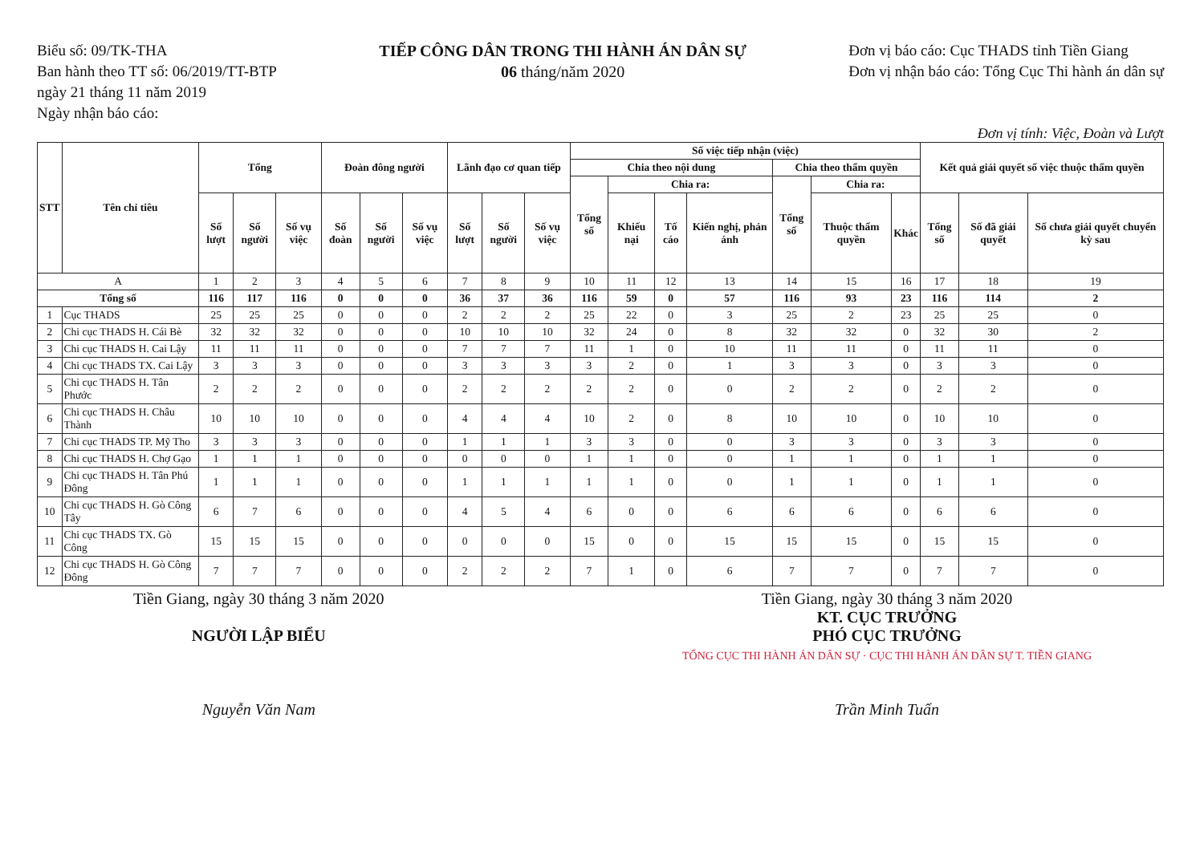Biểu số: 09/TK-THA
Ban hành theo TT số: 06/2019/TT-BTP
ngày 21 tháng 11 năm 2019
Ngày nhận báo cáo:
TIẾP CÔNG DÂN TRONG THI HÀNH ÁN DÂN SỰ
06 tháng/năm 2020
Đơn vị báo cáo: Cục THADS tỉnh Tiền Giang
Đơn vị nhận báo cáo: Tổng Cục Thi hành án dân sự
Đơn vị tính: Việc, Đoàn và Lượt
| STT | Tên chỉ tiêu | Tổng | | | Đoàn đông người | | | Lãnh đạo cơ quan tiếp | | | Số việc tiếp nhận (việc) | | | | | | | Kết quả giải quyết số việc thuộc thẩm quyền | | |
| --- | --- | --- | --- | --- | --- | --- | --- | --- | --- | --- | --- | --- | --- | --- | --- | --- | --- | --- | --- | --- |
| | | | | | | | | | | | Chia theo nội dung | | | | Chia theo thẩm quyền | | | | | |
| | | | | | | | | | | | Tổng số | Chia ra: | | | Tổng số | Chia ra: | | | | |
| | | Số lượt | Số người | Số vụ việc | Số đoàn | Số người | Số vụ việc | Số lượt | Số người | Số vụ việc | | Khiếu nại | Tố cáo | Kiến nghị, phản ánh | | Thuộc thẩm quyền | Khác | Tổng số | Số đã giải quyết | Số chưa giải quyết chuyển kỳ sau |
| A | | 1 | 2 | 3 | 4 | 5 | 6 | 7 | 8 | 9 | 10 | 11 | 12 | 13 | 14 | 15 | 16 | 17 | 18 | 19 |
| Tổng số | | 116 | 117 | 116 | 0 | 0 | 0 | 36 | 37 | 36 | 116 | 59 | 0 | 57 | 116 | 93 | 23 | 116 | 114 | 2 |
| 1 | Cục THADS | 25 | 25 | 25 | 0 | 0 | 0 | 2 | 2 | 2 | 25 | 22 | 0 | 3 | 25 | 2 | 23 | 25 | 25 | 0 |
| 2 | Chi cục THADS H. Cái Bè | 32 | 32 | 32 | 0 | 0 | 0 | 10 | 10 | 10 | 32 | 24 | 0 | 8 | 32 | 32 | 0 | 32 | 30 | 2 |
| 3 | Chi cục THADS H. Cai Lậy | 11 | 11 | 11 | 0 | 0 | 0 | 7 | 7 | 7 | 11 | 1 | 0 | 10 | 11 | 11 | 0 | 11 | 11 | 0 |
| 4 | Chi cục THADS TX. Cai Lậy | 3 | 3 | 3 | 0 | 0 | 0 | 3 | 3 | 3 | 3 | 2 | 0 | 1 | 3 | 3 | 0 | 3 | 3 | 0 |
| 5 | Chi cục THADS H. Tân Phước | 2 | 2 | 2 | 0 | 0 | 0 | 2 | 2 | 2 | 2 | 2 | 0 | 0 | 2 | 2 | 0 | 2 | 2 | 0 |
| 6 | Chi cục THADS H. Châu Thành | 10 | 10 | 10 | 0 | 0 | 0 | 4 | 4 | 4 | 10 | 2 | 0 | 8 | 10 | 10 | 0 | 10 | 10 | 0 |
| 7 | Chi cục THADS TP. Mỹ Tho | 3 | 3 | 3 | 0 | 0 | 0 | 1 | 1 | 1 | 3 | 3 | 0 | 0 | 3 | 3 | 0 | 3 | 3 | 0 |
| 8 | Chi cục THADS H. Chợ Gạo | 1 | 1 | 1 | 0 | 0 | 0 | 0 | 0 | 0 | 1 | 1 | 0 | 0 | 1 | 1 | 0 | 1 | 1 | 0 |
| 9 | Chi cục THADS H. Tân Phú Đông | 1 | 1 | 1 | 0 | 0 | 0 | 1 | 1 | 1 | 1 | 1 | 0 | 0 | 1 | 1 | 0 | 1 | 1 | 0 |
| 10 | Chi cục THADS H. Gò Công Tây | 6 | 7 | 6 | 0 | 0 | 0 | 4 | 5 | 4 | 6 | 0 | 0 | 6 | 6 | 6 | 0 | 6 | 6 | 0 |
| 11 | Chi cục THADS TX. Gò Công | 15 | 15 | 15 | 0 | 0 | 0 | 0 | 0 | 0 | 15 | 0 | 0 | 15 | 15 | 15 | 0 | 15 | 15 | 0 |
| 12 | Chi cục THADS H. Gò Công Đông | 7 | 7 | 7 | 0 | 0 | 0 | 2 | 2 | 2 | 7 | 1 | 0 | 6 | 7 | 7 | 0 | 7 | 7 | 0 |
Tiền Giang, ngày 30 tháng 3 năm 2020
NGƯỜI LẬP BIỂU
Nguyễn Văn Nam
Tiền Giang, ngày 30 tháng 3 năm 2020
KT. CỤC TRƯỞNG
PHÓ CỤC TRƯỞNG
TỔNG CỤC THI HÀNH ÁN DÂN SỰ · CỤC THI HÀNH ÁN DÂN SỰ T. TIỀN GIANG
Trần Minh Tuấn